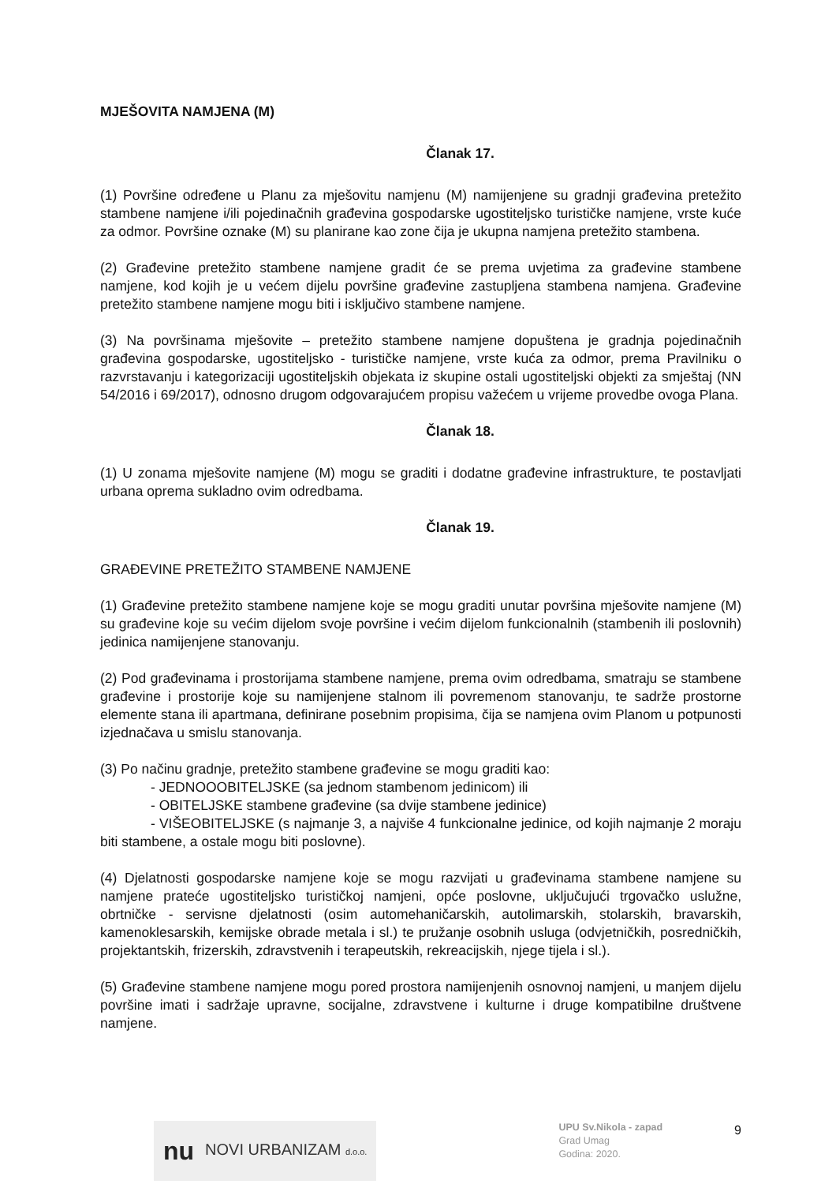MJEŠOVITA NAMJENA (M)
Članak 17.
(1) Površine određene u Planu za mješovitu namjenu (M) namijenjene su gradnji građevina pretežito stambene namjene i/ili pojedinačnih građevina gospodarske ugostiteljsko turističke namjene, vrste kuće za odmor. Površine oznake (M) su planirane kao zone čija je ukupna namjena pretežito stambena.
(2) Građevine pretežito stambene namjene gradit će se prema uvjetima za građevine stambene namjene, kod kojih je u većem dijelu površine građevine zastupljena stambena namjena. Građevine pretežito stambene namjene mogu biti i isključivo stambene namjene.
(3) Na površinama mješovite – pretežito stambene namjene dopuštena je gradnja pojedinačnih građevina gospodarske, ugostiteljsko - turističke namjene, vrste kuća za odmor, prema Pravilniku o razvrstavanju i kategorizaciji ugostiteljskih objekata iz skupine ostali ugostiteljski objekti za smještaj (NN 54/2016 i 69/2017), odnosno drugom odgovarajućem propisu važećem u vrijeme provedbe ovoga Plana.
Članak 18.
(1) U zonama mješovite namjene (M) mogu se graditi i dodatne građevine infrastrukture, te postavljati urbana oprema sukladno ovim odredbama.
Članak 19.
GRAĐEVINE PRETEŽITO STAMBENE NAMJENE
(1) Građevine pretežito stambene namjene koje se mogu graditi unutar površina mješovite namjene (M) su građevine koje su većim dijelom svoje površine i većim dijelom funkcionalnih (stambenih ili poslovnih) jedinica namijenjene stanovanju.
(2) Pod građevinama i prostorijama stambene namjene, prema ovim odredbama, smatraju se stambene građevine i prostorije koje su namijenjene stalnom ili povremenom stanovanju, te sadrže prostorne elemente stana ili apartmana, definirane posebnim propisima, čija se namjena ovim Planom u potpunosti izjednačava u smislu stanovanja.
(3) Po načinu gradnje, pretežito stambene građevine se mogu graditi kao:
- JEDNOOOBITELJSKE (sa jednom stambenom jedinicom) ili
- OBITELJSKE stambene građevine (sa dvije stambene jedinice)
- VIŠEOBITELJSKE (s najmanje 3, a najviše 4 funkcionalne jedinice, od kojih najmanje 2 moraju biti stambene, a ostale mogu biti poslovne).
(4) Djelatnosti gospodarske namjene koje se mogu razvijati u građevinama stambene namjene su namjene prateće ugostiteljsko turističkoj namjeni, opće poslovne, uključujući trgovačko uslužne, obrtničke - servisne djelatnosti (osim automehaničarskih, autolimarskih, stolarskih, bravarskih, kamenoklesarskih, kemijske obrade metala i sl.) te pružanje osobnih usluga (odvjetničkih, posredničkih, projektantskih, frizerskih, zdravstvenih i terapeutskih, rekreacijskih, njege tijela i sl.).
(5) Građevine stambene namjene mogu pored prostora namijenjenih osnovnoj namjeni, u manjem dijelu površine imati i sadržaje upravne, socijalne, zdravstvene i kulturne i druge kompatibilne društvene namjene.
nu NOVI URBANIZAM d.o.o.
UPU Sv.Nikola - zapad
Grad Umag
Godina: 2020.
9